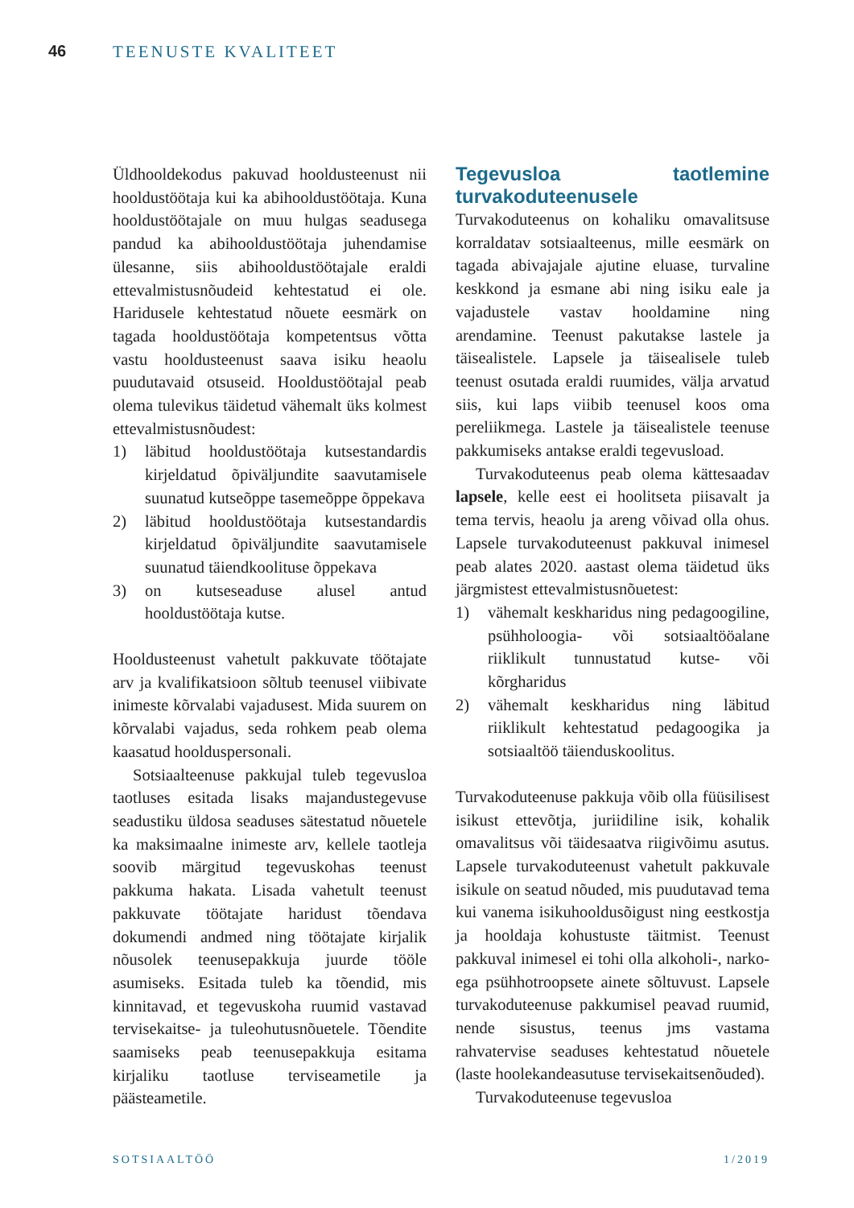46 TEENUSTE KVALITEET
Üldhooldekodus pakuvad hooldusteenust nii hooldustöötaja kui ka abihooldustöötaja. Kuna hooldustöötajale on muu hulgas seadusega pandud ka abihooldustöötaja juhendamise ülesanne, siis abihooldustöötajale eraldi ettevalmistusnõudeid kehtestatud ei ole. Haridusele kehtestatud nõuete eesmärk on tagada hooldustöötaja kompetentsus võtta vastu hooldusteenust saava isiku heaolu puudutavaid otsuseid. Hooldustöötajal peab olema tulevikus täidetud vähemalt üks kolmest ettevalmistusnõudest:
1) läbitud hooldustöötaja kutsestandardis kirjeldatud õpiväljundite saavutamisele suunatud kutseõppe tasemeõppe õppekava
2) läbitud hooldustöötaja kutsestandardis kirjeldatud õpiväljundite saavutamisele suunatud täiendkoolituse õppekava
3) on kutseseaduse alusel antud hooldustöötaja kutse.
Hooldusteenust vahetult pakkuvate töötajate arv ja kvalifikatsioon sõltub teenusel viibivate inimeste kõrvalabi vajadusest. Mida suurem on kõrvalabi vajadus, seda rohkem peab olema kaasatud hoolduspersonali.
Sotsiaalteenuse pakkujal tuleb tegevusloa taotluses esitada lisaks majandustegevuse seadustiku üldosa seaduses sätestatud nõuetele ka maksimaalne inimeste arv, kellele taotleja soovib märgitud tegevuskohas teenust pakkuma hakata. Lisada vahetult teenust pakkuvate töötajate haridust tõendava dokumendi andmed ning töötajate kirjalik nõusolek teenusepakkuja juurde tööle asumiseks. Esitada tuleb ka tõendid, mis kinnitavad, et tegevuskoha ruumid vastavad tervisekaitse- ja tuleohutusnõuetele. Tõendite saamiseks peab teenusepakkuja esitama kirjaliku taotluse terviseametile ja päästeametile.
Tegevusloa taotlemine turvakoduteenusele
Turvakoduteenus on kohaliku omavalitsuse korraldatav sotsiaalteenus, mille eesmärk on tagada abivajajale ajutine eluase, turvaline keskkond ja esmane abi ning isiku eale ja vajadustele vastav hooldamine ning arendamine. Teenust pakutakse lastele ja täisealistele. Lapsele ja täisealisele tuleb teenust osutada eraldi ruumides, välja arvatud siis, kui laps viibib teenusel koos oma pereliikmega. Lastele ja täisealistele teenuse pakkumiseks antakse eraldi tegevusload.
Turvakoduteenus peab olema kättesaadav lapsele, kelle eest ei hoolitseta piisavalt ja tema tervis, heaolu ja areng võivad olla ohus. Lapsele turvakoduteenust pakkuval inimesel peab alates 2020. aastast olema täidetud üks järgmistest ettevalmistusnõuetest:
1) vähemalt keskharidus ning pedagoogiline, psühholoogia- või sotsiaaltööalane riiklikult tunnustatud kutse- või kõrgharidus
2) vähemalt keskharidus ning läbitud riiklikult kehtestatud pedagoogika ja sotsiaaltöö täienduskoolitus.
Turvakoduteenuse pakkuja võib olla füüsilisest isikust ettevõtja, juriidiline isik, kohalik omavalitsus või täidesaatva riigivõimu asutus. Lapsele turvakoduteenust vahetult pakkuvale isikule on seatud nõuded, mis puudutavad tema kui vanema isikuhooldusõigust ning eestkostja ja hooldaja kohustuste täitmist. Teenust pakkuval inimesel ei tohi olla alkoholi-, narko- ega psühhotroopsete ainete sõltuvust. Lapsele turvakoduteenuse pakkumisel peavad ruumid, nende sisustus, teenus jms vastama rahvatervise seaduses kehtestatud nõuetele (laste hoolekandeasutuse tervisekaitsenõuded).
Turvakoduteenuse tegevusloa
SOTSIAALTÖÖ 1/2019